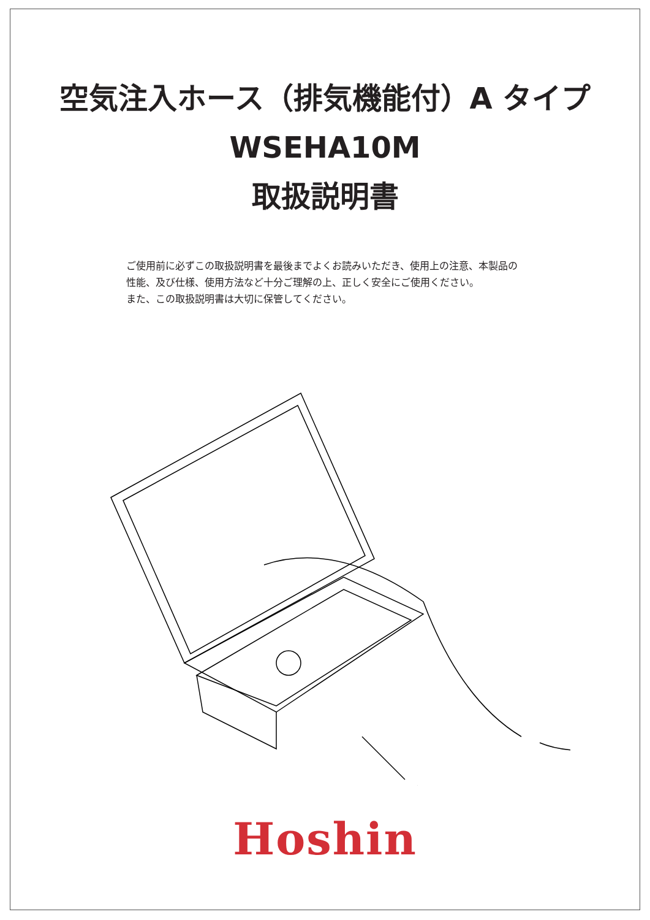空気注入ホース（排気機能付）A タイプ
WSEHA10M
取扱説明書
ご使用前に必ずこの取扱説明書を最後までよくお読みいただき、使用上の注意、本製品の性能、及び仕様、使用方法など十分ご理解の上、正しく安全にご使用ください。
また、この取扱説明書は大切に保管してください。
Hoshin